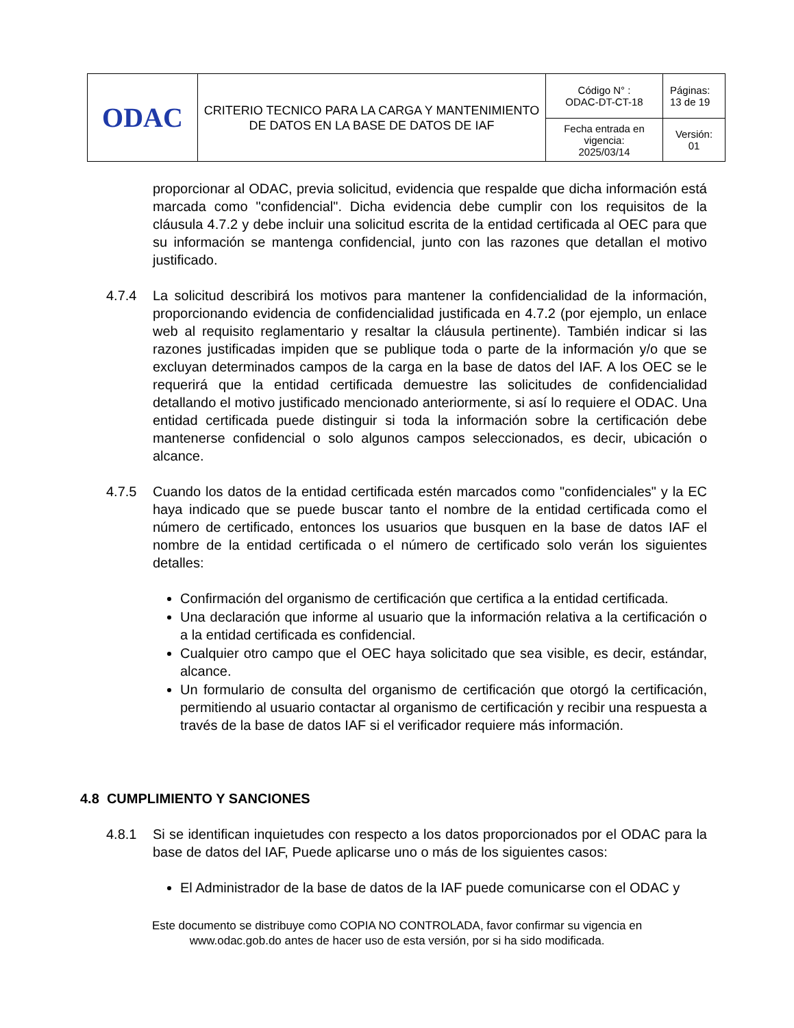| ODAC | CRITERIO TECNICO PARA LA CARGA Y MANTENIMIENTO DE DATOS EN LA BASE DE DATOS DE IAF | Código N° : ODAC-DT-CT-18 | Páginas: 13 de 19 |
| | | Fecha entrada en vigencia: 2025/03/14 | Versión: 01 |
proporcionar al ODAC, previa solicitud, evidencia que respalde que dicha información está marcada como "confidencial". Dicha evidencia debe cumplir con los requisitos de la cláusula 4.7.2 y debe incluir una solicitud escrita de la entidad certificada al OEC para que su información se mantenga confidencial, junto con las razones que detallan el motivo justificado.
4.7.4 La solicitud describirá los motivos para mantener la confidencialidad de la información, proporcionando evidencia de confidencialidad justificada en 4.7.2 (por ejemplo, un enlace web al requisito reglamentario y resaltar la cláusula pertinente). También indicar si las razones justificadas impiden que se publique toda o parte de la información y/o que se excluyan determinados campos de la carga en la base de datos del IAF. A los OEC se le requerirá que la entidad certificada demuestre las solicitudes de confidencialidad detallando el motivo justificado mencionado anteriormente, si así lo requiere el ODAC. Una entidad certificada puede distinguir si toda la información sobre la certificación debe mantenerse confidencial o solo algunos campos seleccionados, es decir, ubicación o alcance.
4.7.5 Cuando los datos de la entidad certificada estén marcados como "confidenciales" y la EC haya indicado que se puede buscar tanto el nombre de la entidad certificada como el número de certificado, entonces los usuarios que busquen en la base de datos IAF el nombre de la entidad certificada o el número de certificado solo verán los siguientes detalles:
Confirmación del organismo de certificación que certifica a la entidad certificada.
Una declaración que informe al usuario que la información relativa a la certificación o a la entidad certificada es confidencial.
Cualquier otro campo que el OEC haya solicitado que sea visible, es decir, estándar, alcance.
Un formulario de consulta del organismo de certificación que otorgó la certificación, permitiendo al usuario contactar al organismo de certificación y recibir una respuesta a través de la base de datos IAF si el verificador requiere más información.
4.8 CUMPLIMIENTO Y SANCIONES
4.8.1 Si se identifican inquietudes con respecto a los datos proporcionados por el ODAC para la base de datos del IAF, Puede aplicarse uno o más de los siguientes casos:
El Administrador de la base de datos de la IAF puede comunicarse con el ODAC y
Este documento se distribuye como COPIA NO CONTROLADA, favor confirmar su vigencia en
www.odac.gob.do antes de hacer uso de esta versión, por si ha sido modificada.